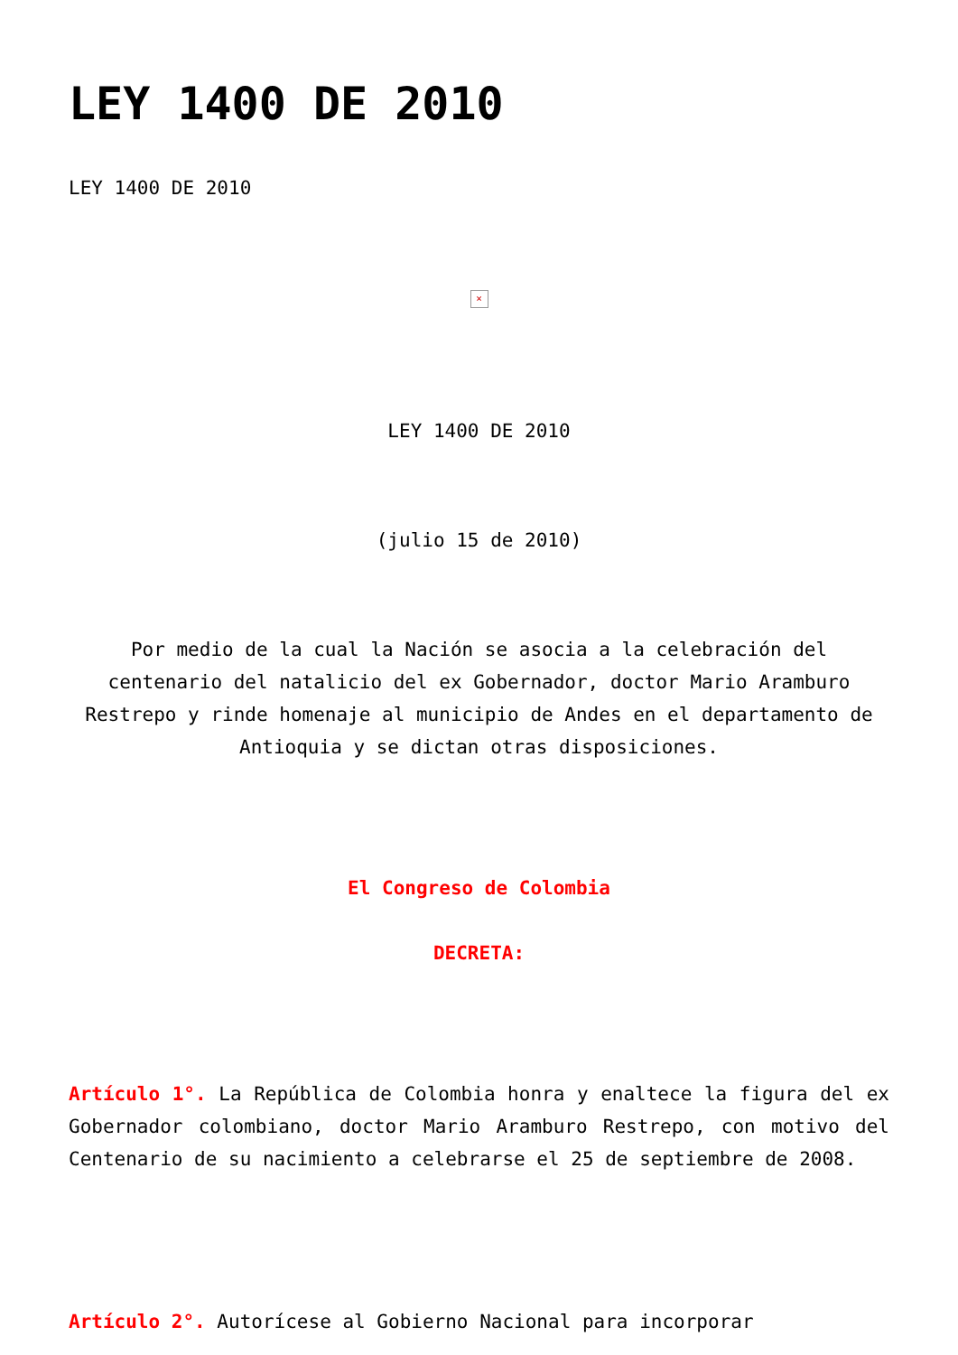LEY 1400 DE 2010
LEY 1400 DE 2010
×
LEY 1400 DE 2010
(julio 15 de 2010)
Por medio de la cual la Nación se asocia a la celebración del centenario del natalicio del ex Gobernador, doctor Mario Aramburo Restrepo y rinde homenaje al municipio de Andes en el departamento de Antioquia y se dictan otras disposiciones.
El Congreso de Colombia
DECRETA:
Artículo 1°. La República de Colombia honra y enaltece la figura del ex Gobernador colombiano, doctor Mario Aramburo Restrepo, con motivo del Centenario de su nacimiento a celebrarse el 25 de septiembre de 2008.
Artículo 2°. Autorícese al Gobierno Nacional para incorporar